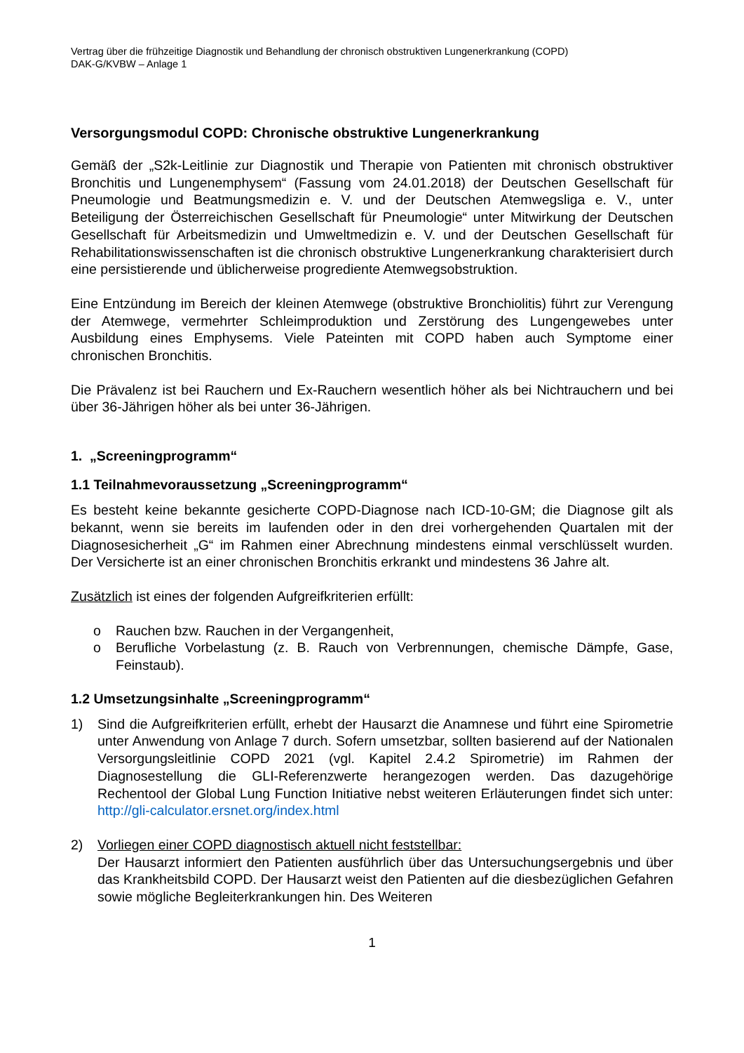Vertrag über die frühzeitige Diagnostik und Behandlung der chronisch obstruktiven Lungenerkrankung (COPD)
DAK-G/KVBW – Anlage 1
Versorgungsmodul COPD: Chronische obstruktive Lungenerkrankung
Gemäß der „S2k-Leitlinie zur Diagnostik und Therapie von Patienten mit chronisch obstruktiver Bronchitis und Lungenemphysem“ (Fassung vom 24.01.2018) der Deutschen Gesellschaft für Pneumologie und Beatmungsmedizin e. V. und der Deutschen Atemwegsliga e. V., unter Beteiligung der Österreichischen Gesellschaft für Pneumologie“ unter Mitwirkung der Deutschen Gesellschaft für Arbeitsmedizin und Umweltmedizin e. V. und der Deutschen Gesellschaft für Rehabilitationswissenschaften ist die chronisch obstruktive Lungenerkrankung charakterisiert durch eine persistierende und üblicherweise progrediente Atemwegsobstruktion.
Eine Entzündung im Bereich der kleinen Atemwege (obstruktive Bronchiolitis) führt zur Verengung der Atemwege, vermehrter Schleimproduktion und Zerstörung des Lungengewebes unter Ausbildung eines Emphysems. Viele Pateinten mit COPD haben auch Symptome einer chronischen Bronchitis.
Die Prävalenz ist bei Rauchern und Ex-Rauchern wesentlich höher als bei Nichtrauchern und bei über 36-Jährigen höher als bei unter 36-Jährigen.
1. „Screeningprogramm“
1.1 Teilnahmevoraussetzung „Screeningprogramm“
Es besteht keine bekannte gesicherte COPD-Diagnose nach ICD-10-GM; die Diagnose gilt als bekannt, wenn sie bereits im laufenden oder in den drei vorhergehenden Quartalen mit der Diagnosesicherheit „G“ im Rahmen einer Abrechnung mindestens einmal verschlüsselt wurden. Der Versicherte ist an einer chronischen Bronchitis erkrankt und mindestens 36 Jahre alt.
Zusätzlich ist eines der folgenden Aufgreifkriterien erfüllt:
o Rauchen bzw. Rauchen in der Vergangenheit,
o Berufliche Vorbelastung (z. B. Rauch von Verbrennungen, chemische Dämpfe, Gase, Feinstaub).
1.2 Umsetzungsinhalte „Screeningprogramm“
1) Sind die Aufgreifkriterien erfüllt, erhebt der Hausarzt die Anamnese und führt eine Spirometrie unter Anwendung von Anlage 7 durch. Sofern umsetzbar, sollten basierend auf der Nationalen Versorgungsleitlinie COPD 2021 (vgl. Kapitel 2.4.2 Spirometrie) im Rahmen der Diagnosestellung die GLI-Referenzwerte herangezogen werden. Das dazugehörige Rechentool der Global Lung Function Initiative nebst weiteren Erläuterungen findet sich unter: http://gli-calculator.ersnet.org/index.html
2) Vorliegen einer COPD diagnostisch aktuell nicht feststellbar:
Der Hausarzt informiert den Patienten ausführlich über das Untersuchungsergebnis und über das Krankheitsbild COPD. Der Hausarzt weist den Patienten auf die diesbezüglichen Gefahren sowie mögliche Begleiterkrankungen hin. Des Weiteren
1